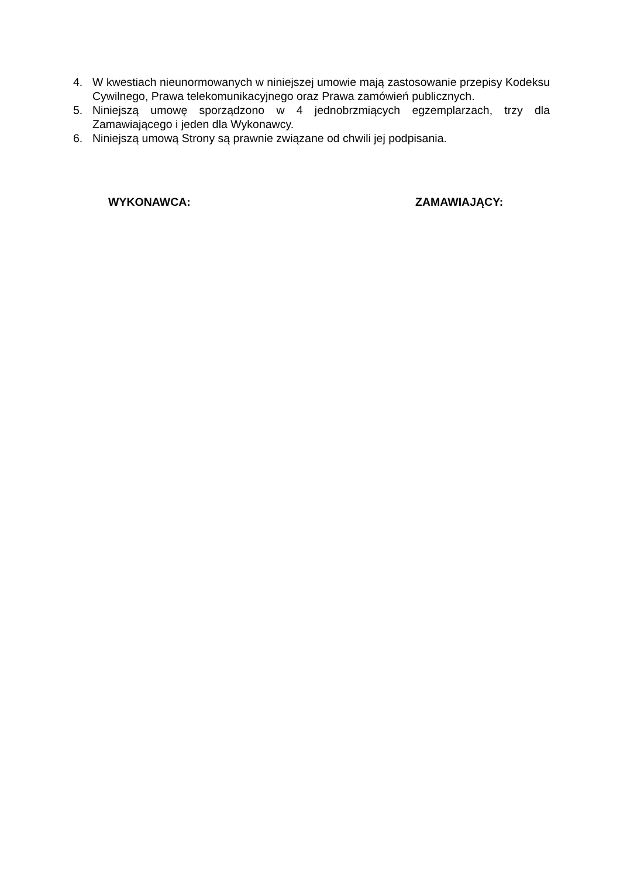4. W kwestiach nieunormowanych w niniejszej umowie mają zastosowanie przepisy Kodeksu Cywilnego, Prawa telekomunikacyjnego oraz Prawa zamówień publicznych.
5. Niniejszą umowę sporządzono w 4 jednobrzmiących egzemplarzach, trzy dla Zamawiającego i jeden dla Wykonawcy.
6. Niniejszą umową Strony są prawnie związane od chwili jej podpisania.
WYKONAWCA: ZAMAWIAJĄCY: